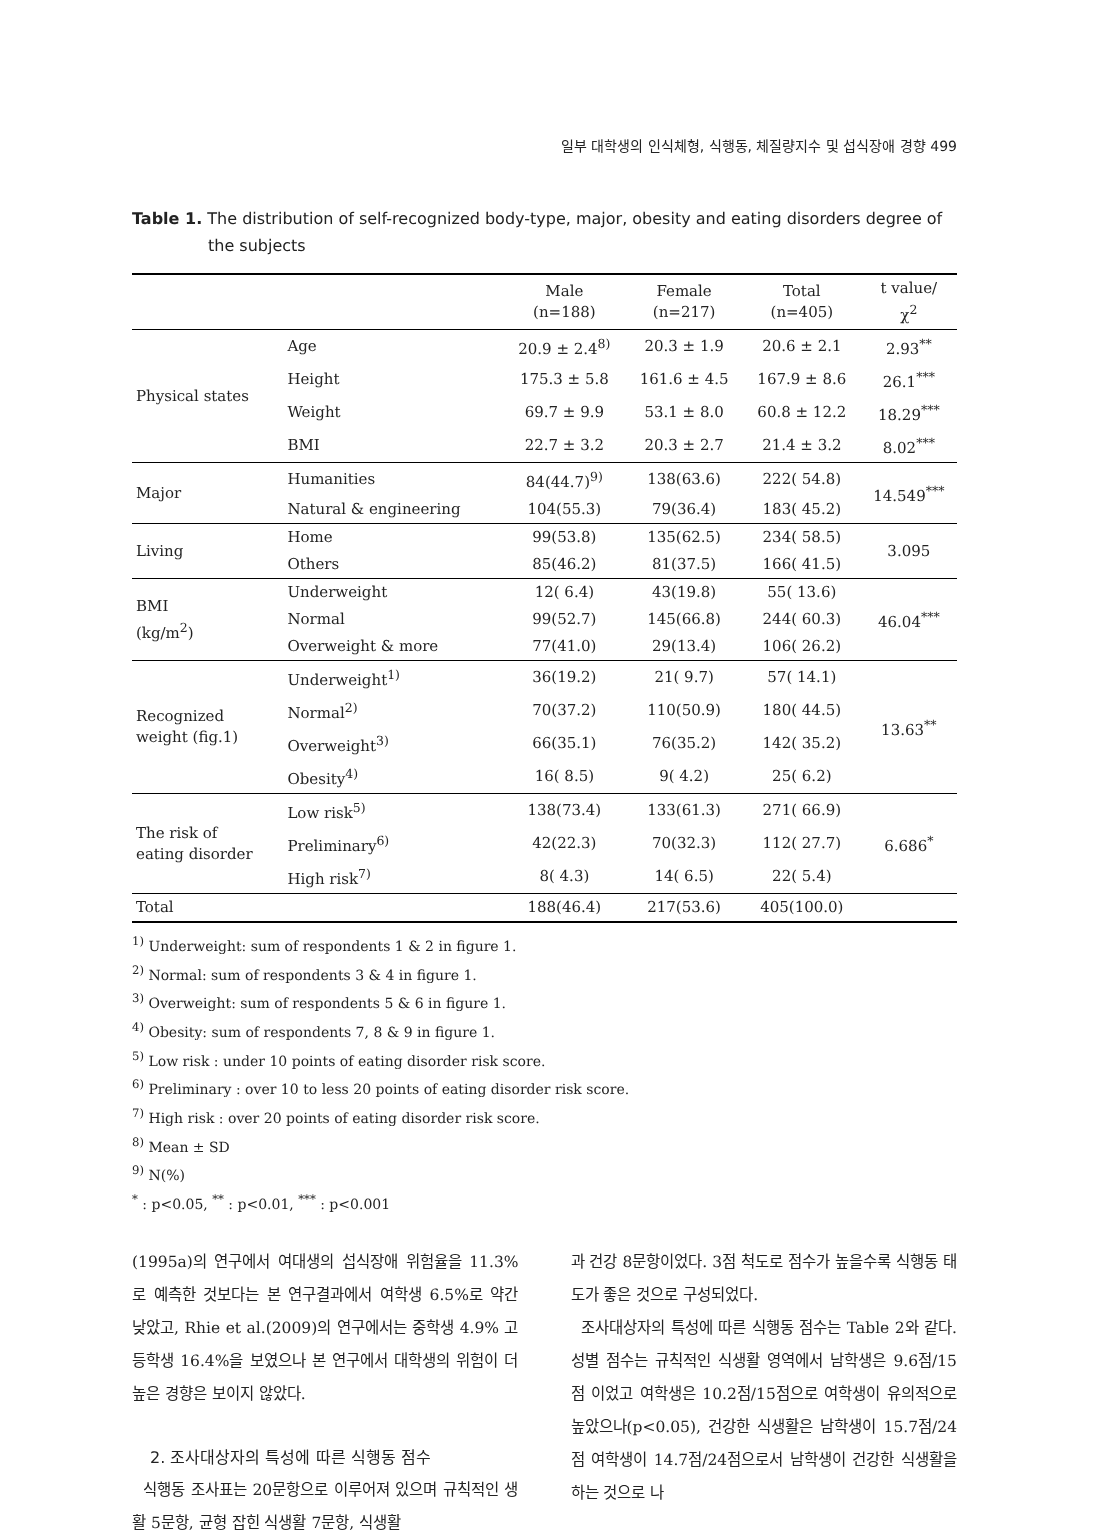일부 대학생의 인식체형, 식행동, 체질량지수 및 섭식장애 경향 499
Table 1. The distribution of self-recognized body-type, major, obesity and eating disorders degree of the subjects
| | | Male (n=188) | Female (n=217) | Total (n=405) | t value/ χ<sup>2</sup> |
| --- | --- | --- | --- | --- | --- |
| Physical states | Age | 20.9 ± 2.4<sup>8)</sup> | 20.3 ± 1.9 | 20.6 ± 2.1 | 2.93<sup>**</sup> |
| | Height | 175.3 ± 5.8 | 161.6 ± 4.5 | 167.9 ± 8.6 | 26.1<sup>***</sup> |
| | Weight | 69.7 ± 9.9 | 53.1 ± 8.0 | 60.8 ± 12.2 | 18.29<sup>***</sup> |
| | BMI | 22.7 ± 3.2 | 20.3 ± 2.7 | 21.4 ± 3.2 | 8.02<sup>***</sup> |
| Major | Humanities | 84(44.7)<sup>9)</sup> | 138(63.6) | 222( 54.8) | 14.549<sup>***</sup> |
| | Natural & engineering | 104(55.3) | 79(36.4) | 183( 45.2) | |
| Living | Home | 99(53.8) | 135(62.5) | 234( 58.5) | 3.095 |
| | Others | 85(46.2) | 81(37.5) | 166( 41.5) | |
| BMI (kg/m<sup>2</sup>) | Underweight | 12( 6.4) | 43(19.8) | 55( 13.6) | 46.04<sup>***</sup> |
| | Normal | 99(52.7) | 145(66.8) | 244( 60.3) | |
| | Overweight & more | 77(41.0) | 29(13.4) | 106( 26.2) | |
| Recognized weight (fig.1) | Underweight<sup>1)</sup> | 36(19.2) | 21( 9.7) | 57( 14.1) | 13.63<sup>**</sup> |
| | Normal<sup>2)</sup> | 70(37.2) | 110(50.9) | 180( 44.5) | |
| | Overweight<sup>3)</sup> | 66(35.1) | 76(35.2) | 142( 35.2) | |
| | Obesity<sup>4)</sup> | 16( 8.5) | 9( 4.2) | 25( 6.2) | |
| The risk of eating disorder | Low risk<sup>5)</sup> | 138(73.4) | 133(61.3) | 271( 66.9) | 6.686<sup>*</sup> |
| | Preliminary<sup>6)</sup> | 42(22.3) | 70(32.3) | 112( 27.7) | |
| | High risk<sup>7)</sup> | 8( 4.3) | 14( 6.5) | 22( 5.4) | |
| Total | | 188(46.4) | 217(53.6) | 405(100.0) | |
<sup>1)</sup> Underweight: sum of respondents 1 & 2 in figure 1.
<sup>2)</sup> Normal: sum of respondents 3 & 4 in figure 1.
<sup>3)</sup> Overweight: sum of respondents 5 & 6 in figure 1.
<sup>4)</sup> Obesity: sum of respondents 7, 8 & 9 in figure 1.
<sup>5)</sup> Low risk : under 10 points of eating disorder risk score.
<sup>6)</sup> Preliminary : over 10 to less 20 points of eating disorder risk score.
<sup>7)</sup> High risk : over 20 points of eating disorder risk score.
<sup>8)</sup> Mean ± SD
<sup>9)</sup> N(%)
<sup>*</sup> : p<0.05, <sup>**</sup> : p<0.01, <sup>***</sup> : p<0.001
(1995a)의 연구에서 여대생의 섭식장애 위험율을 11.3%로 예측한 것보다는 본 연구결과에서 여학생 6.5%로 약간 낮았고, Rhie et al.(2009)의 연구에서는 중학생 4.9% 고등학생 16.4%을 보였으나 본 연구에서 대학생의 위험이 더 높은 경향은 보이지 않았다.
2. 조사대상자의 특성에 따른 식행동 점수
식행동 조사표는 20문항으로 이루어져 있으며 규칙적인 생활 5문항, 균형 잡힌 식생활 7문항, 식생활
과 건강 8문항이었다. 3점 척도로 점수가 높을수록 식행동 태도가 좋은 것으로 구성되었다.
조사대상자의 특성에 따른 식행동 점수는 Table 2와 같다. 성별 점수는 규칙적인 식생활 영역에서 남학생은 9.6점/15점 이었고 여학생은 10.2점/15점으로 여학생이 유의적으로 높았으나(p<0.05), 건강한 식생활은 남학생이 15.7점/24점 여학생이 14.7점/24점으로서 남학생이 건강한 식생활을 하는 것으로 나